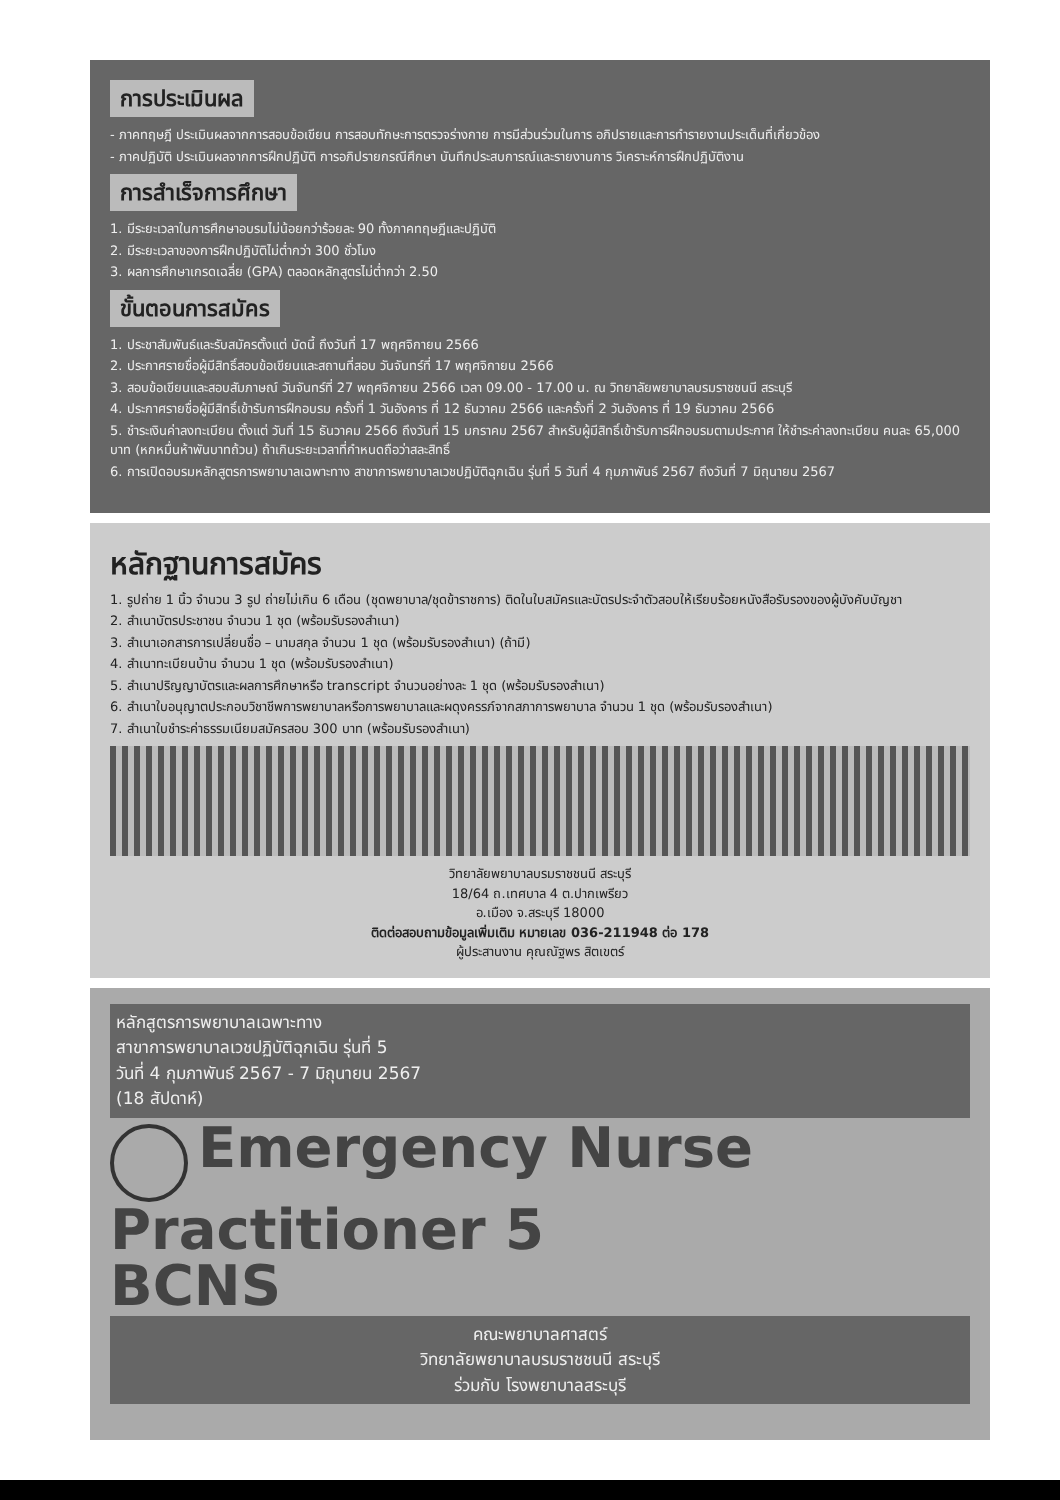การประเมินผล
- ภาคทฤษฎี ประเมินผลจากการสอบข้อเขียน การสอบทักษะการตรวจร่างกาย การมีส่วนร่วมในการ อภิปรายและการทำรายงานประเด็นที่เกี่ยวข้อง
- ภาคปฏิบัติ ประเมินผลจากการฝึกปฏิบัติ การอภิปรายกรณีศึกษา บันทึกประสบการณ์และรายงานการ วิเคราะห์การฝึกปฏิบัติงาน
การสำเร็จการศึกษา
1. มีระยะเวลาในการศึกษาอบรมไม่น้อยกว่าร้อยละ 90 ทั้งภาคทฤษฎีและปฏิบัติ
2. มีระยะเวลาของการฝึกปฏิบัติไม่ต่ำกว่า 300 ชั่วโมง
3. ผลการศึกษาเกรดเฉลี่ย (GPA) ตลอดหลักสูตรไม่ต่ำกว่า 2.50
ขั้นตอนการสมัคร
1. ประชาสัมพันธ์และรับสมัครตั้งแต่ บัดนี้ ถึงวันที่ 17 พฤศจิกายน 2566
2. ประกาศรายชื่อผู้มีสิทธิ์สอบข้อเขียนและสถานที่สอบ วันจันทร์ที่ 17 พฤศจิกายน 2566
3. สอบข้อเขียนและสอบสัมภาษณ์ วันจันทร์ที่ 27 พฤศจิกายน 2566 เวลา 09.00 - 17.00 น. ณ วิทยาลัยพยาบาลบรมราชชนนี สระบุรี
4. ประกาศรายชื่อผู้มีสิทธิ์เข้ารับการฝึกอบรม ครั้งที่ 1 วันอังคาร ที่ 12 ธันวาคม 2566 และครั้งที่ 2 วันอังคาร ที่ 19 ธันวาคม 2566
5. ชำระเงินค่าลงทะเบียน ตั้งแต่ วันที่ 15 ธันวาคม 2566 ถึงวันที่ 15 มกราคม 2567 สำหรับผู้มีสิทธิ์เข้ารับการฝึกอบรมตามประกาศ ให้ชำระค่าลงทะเบียน คนละ 65,000 บาท (หกหมื่นห้าพันบาทถ้วน) ถ้าเกินระยะเวลาที่กำหนดถือว่าสละสิทธิ์
6. การเปิดอบรมหลักสูตรการพยาบาลเฉพาะทาง สาขาการพยาบาลเวชปฏิบัติฉุกเฉิน รุ่นที่ 5 วันที่ 4 กุมภาพันธ์ 2567 ถึงวันที่ 7 มิถุนายน 2567
หลักฐานการสมัคร
1. รูปถ่าย 1 นิ้ว จำนวน 3 รูป ถ่ายไม่เกิน 6 เดือน (ชุดพยาบาล/ชุดข้าราชการ) ติดในใบสมัครและบัตรประจำตัวสอบให้เรียบร้อยหนังสือรับรองของผู้บังคับบัญชา
2. สำเนาบัตรประชาชน จำนวน 1 ชุด (พร้อมรับรองสำเนา)
3. สำเนาเอกสารการเปลี่ยนชื่อ – นามสกุล จำนวน 1 ชุด (พร้อมรับรองสำเนา) (ถ้ามี)
4. สำเนาทะเบียนบ้าน จำนวน 1 ชุด (พร้อมรับรองสำเนา)
5. สำเนาปริญญาบัตรและผลการศึกษาหรือ transcript จำนวนอย่างละ 1 ชุด (พร้อมรับรองสำเนา)
6. สำเนาใบอนุญาตประกอบวิชาชีพการพยาบาลหรือการพยาบาลและผดุงครรภ์จากสภาการพยาบาล จำนวน 1 ชุด (พร้อมรับรองสำเนา)
7. สำเนาใบชำระค่าธรรมเนียมสมัครสอบ 300 บาท (พร้อมรับรองสำเนา)
วิทยาลัยพยาบาลบรมราชชนนี สระบุรี
18/64 ถ.เทศบาล 4 ต.ปากเพรียว
อ.เมือง จ.สระบุรี 18000
ติดต่อสอบถามข้อมูลเพิ่มเติม หมายเลข 036-211948 ต่อ 178
ผู้ประสานงาน คุณณัฐพร สิตเขตร์
หลักสูตรการพยาบาลเฉพาะทาง
สาขาการพยาบาลเวชปฏิบัติฉุกเฉิน รุ่นที่ 5
วันที่ 4 กุมภาพันธ์ 2567 - 7 มิถุนายน 2567
(18 สัปดาห์)
Emergency Nurse Practitioner 5
BCNS
คณะพยาบาลศาสตร์
วิทยาลัยพยาบาลบรมราชชนนี สระบุรี
ร่วมกับ โรงพยาบาลสระบุรี